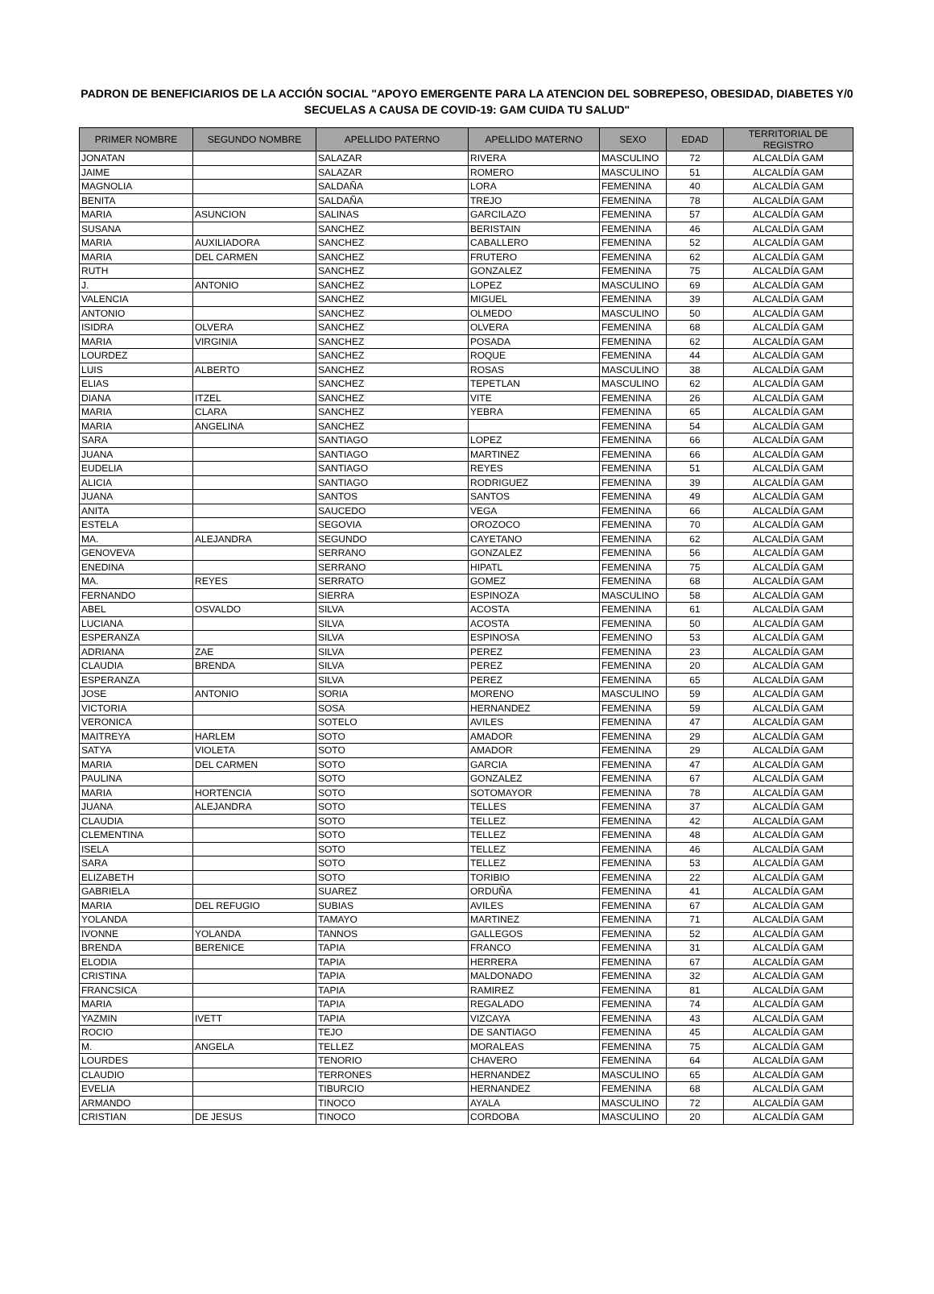PADRON DE BENEFICIARIOS DE LA ACCIÓN SOCIAL "APOYO EMERGENTE PARA LA ATENCION DEL SOBREPESO, OBESIDAD, DIABETES Y/0 SECUELAS A CAUSA DE COVID-19: GAM CUIDA TU SALUD"
| PRIMER NOMBRE | SEGUNDO NOMBRE | APELLIDO PATERNO | APELLIDO MATERNO | SEXO | EDAD | TERRITORIAL DE REGISTRO |
| --- | --- | --- | --- | --- | --- | --- |
| JONATAN | | SALAZAR | RIVERA | MASCULINO | 72 | ALCALDÍA GAM |
| JAIME | | SALAZAR | ROMERO | MASCULINO | 51 | ALCALDÍA GAM |
| MAGNOLIA | | SALDAÑA | LORA | FEMENINA | 40 | ALCALDÍA GAM |
| BENITA | | SALDAÑA | TREJO | FEMENINA | 78 | ALCALDÍA GAM |
| MARIA | ASUNCION | SALINAS | GARCILAZO | FEMENINA | 57 | ALCALDÍA GAM |
| SUSANA | | SANCHEZ | BERISTAIN | FEMENINA | 46 | ALCALDÍA GAM |
| MARIA | AUXILIADORA | SANCHEZ | CABALLERO | FEMENINA | 52 | ALCALDÍA GAM |
| MARIA | DEL CARMEN | SANCHEZ | FRUTERO | FEMENINA | 62 | ALCALDÍA GAM |
| RUTH | | SANCHEZ | GONZALEZ | FEMENINA | 75 | ALCALDÍA GAM |
| J. | ANTONIO | SANCHEZ | LOPEZ | MASCULINO | 69 | ALCALDÍA GAM |
| VALENCIA | | SANCHEZ | MIGUEL | FEMENINA | 39 | ALCALDÍA GAM |
| ANTONIO | | SANCHEZ | OLMEDO | MASCULINO | 50 | ALCALDÍA GAM |
| ISIDRA | OLVERA | SANCHEZ | OLVERA | FEMENINA | 68 | ALCALDÍA GAM |
| MARIA | VIRGINIA | SANCHEZ | POSADA | FEMENINA | 62 | ALCALDÍA GAM |
| LOURDEZ | | SANCHEZ | ROQUE | FEMENINA | 44 | ALCALDÍA GAM |
| LUIS | ALBERTO | SANCHEZ | ROSAS | MASCULINO | 38 | ALCALDÍA GAM |
| ELIAS | | SANCHEZ | TEPETLAN | MASCULINO | 62 | ALCALDÍA GAM |
| DIANA | ITZEL | SANCHEZ | VITE | FEMENINA | 26 | ALCALDÍA GAM |
| MARIA | CLARA | SANCHEZ | YEBRA | FEMENINA | 65 | ALCALDÍA GAM |
| MARIA | ANGELINA | SANCHEZ | | FEMENINA | 54 | ALCALDÍA GAM |
| SARA | | SANTIAGO | LOPEZ | FEMENINA | 66 | ALCALDÍA GAM |
| JUANA | | SANTIAGO | MARTINEZ | FEMENINA | 66 | ALCALDÍA GAM |
| EUDELIA | | SANTIAGO | REYES | FEMENINA | 51 | ALCALDÍA GAM |
| ALICIA | | SANTIAGO | RODRIGUEZ | FEMENINA | 39 | ALCALDÍA GAM |
| JUANA | | SANTOS | SANTOS | FEMENINA | 49 | ALCALDÍA GAM |
| ANITA | | SAUCEDO | VEGA | FEMENINA | 66 | ALCALDÍA GAM |
| ESTELA | | SEGOVIA | OROZOCO | FEMENINA | 70 | ALCALDÍA GAM |
| MA. | ALEJANDRA | SEGUNDO | CAYETANO | FEMENINA | 62 | ALCALDÍA GAM |
| GENOVEVA | | SERRANO | GONZALEZ | FEMENINA | 56 | ALCALDÍA GAM |
| ENEDINA | | SERRANO | HIPATL | FEMENINA | 75 | ALCALDÍA GAM |
| MA. | REYES | SERRATO | GOMEZ | FEMENINA | 68 | ALCALDÍA GAM |
| FERNANDO | | SIERRA | ESPINOZA | MASCULINO | 58 | ALCALDÍA GAM |
| ABEL | OSVALDO | SILVA | ACOSTA | FEMENINA | 61 | ALCALDÍA GAM |
| LUCIANA | | SILVA | ACOSTA | FEMENINA | 50 | ALCALDÍA GAM |
| ESPERANZA | | SILVA | ESPINOSA | FEMENINO | 53 | ALCALDÍA GAM |
| ADRIANA | ZAE | SILVA | PEREZ | FEMENINA | 23 | ALCALDÍA GAM |
| CLAUDIA | BRENDA | SILVA | PEREZ | FEMENINA | 20 | ALCALDÍA GAM |
| ESPERANZA | | SILVA | PEREZ | FEMENINA | 65 | ALCALDÍA GAM |
| JOSE | ANTONIO | SORIA | MORENO | MASCULINO | 59 | ALCALDÍA GAM |
| VICTORIA | | SOSA | HERNANDEZ | FEMENINA | 59 | ALCALDÍA GAM |
| VERONICA | | SOTELO | AVILES | FEMENINA | 47 | ALCALDÍA GAM |
| MAITREYA | HARLEM | SOTO | AMADOR | FEMENINA | 29 | ALCALDÍA GAM |
| SATYA | VIOLETA | SOTO | AMADOR | FEMENINA | 29 | ALCALDÍA GAM |
| MARIA | DEL CARMEN | SOTO | GARCIA | FEMENINA | 47 | ALCALDÍA GAM |
| PAULINA | | SOTO | GONZALEZ | FEMENINA | 67 | ALCALDÍA GAM |
| MARIA | HORTENCIA | SOTO | SOTOMAYOR | FEMENINA | 78 | ALCALDÍA GAM |
| JUANA | ALEJANDRA | SOTO | TELLES | FEMENINA | 37 | ALCALDÍA GAM |
| CLAUDIA | | SOTO | TELLEZ | FEMENINA | 42 | ALCALDÍA GAM |
| CLEMENTINA | | SOTO | TELLEZ | FEMENINA | 48 | ALCALDÍA GAM |
| ISELA | | SOTO | TELLEZ | FEMENINA | 46 | ALCALDÍA GAM |
| SARA | | SOTO | TELLEZ | FEMENINA | 53 | ALCALDÍA GAM |
| ELIZABETH | | SOTO | TORIBIO | FEMENINA | 22 | ALCALDÍA GAM |
| GABRIELA | | SUAREZ | ORDUÑA | FEMENINA | 41 | ALCALDÍA GAM |
| MARIA | DEL REFUGIO | SUBIAS | AVILES | FEMENINA | 67 | ALCALDÍA GAM |
| YOLANDA | | TAMAYO | MARTINEZ | FEMENINA | 71 | ALCALDÍA GAM |
| IVONNE | YOLANDA | TANNOS | GALLEGOS | FEMENINA | 52 | ALCALDÍA GAM |
| BRENDA | BERENICE | TAPIA | FRANCO | FEMENINA | 31 | ALCALDÍA GAM |
| ELODIA | | TAPIA | HERRERA | FEMENINA | 67 | ALCALDÍA GAM |
| CRISTINA | | TAPIA | MALDONADO | FEMENINA | 32 | ALCALDÍA GAM |
| FRANCSICA | | TAPIA | RAMIREZ | FEMENINA | 81 | ALCALDÍA GAM |
| MARIA | | TAPIA | REGALADO | FEMENINA | 74 | ALCALDÍA GAM |
| YAZMIN | IVETT | TAPIA | VIZCAYA | FEMENINA | 43 | ALCALDÍA GAM |
| ROCIO | | TEJO | DE SANTIAGO | FEMENINA | 45 | ALCALDÍA GAM |
| M. | ANGELA | TELLEZ | MORALEAS | FEMENINA | 75 | ALCALDÍA GAM |
| LOURDES | | TENORIO | CHAVERO | FEMENINA | 64 | ALCALDÍA GAM |
| CLAUDIO | | TERRONES | HERNANDEZ | MASCULINO | 65 | ALCALDÍA GAM |
| EVELIA | | TIBURCIO | HERNANDEZ | FEMENINA | 68 | ALCALDÍA GAM |
| ARMANDO | | TINOCO | AYALA | MASCULINO | 72 | ALCALDÍA GAM |
| CRISTIAN | DE JESUS | TINOCO | CORDOBA | MASCULINO | 20 | ALCALDÍA GAM |